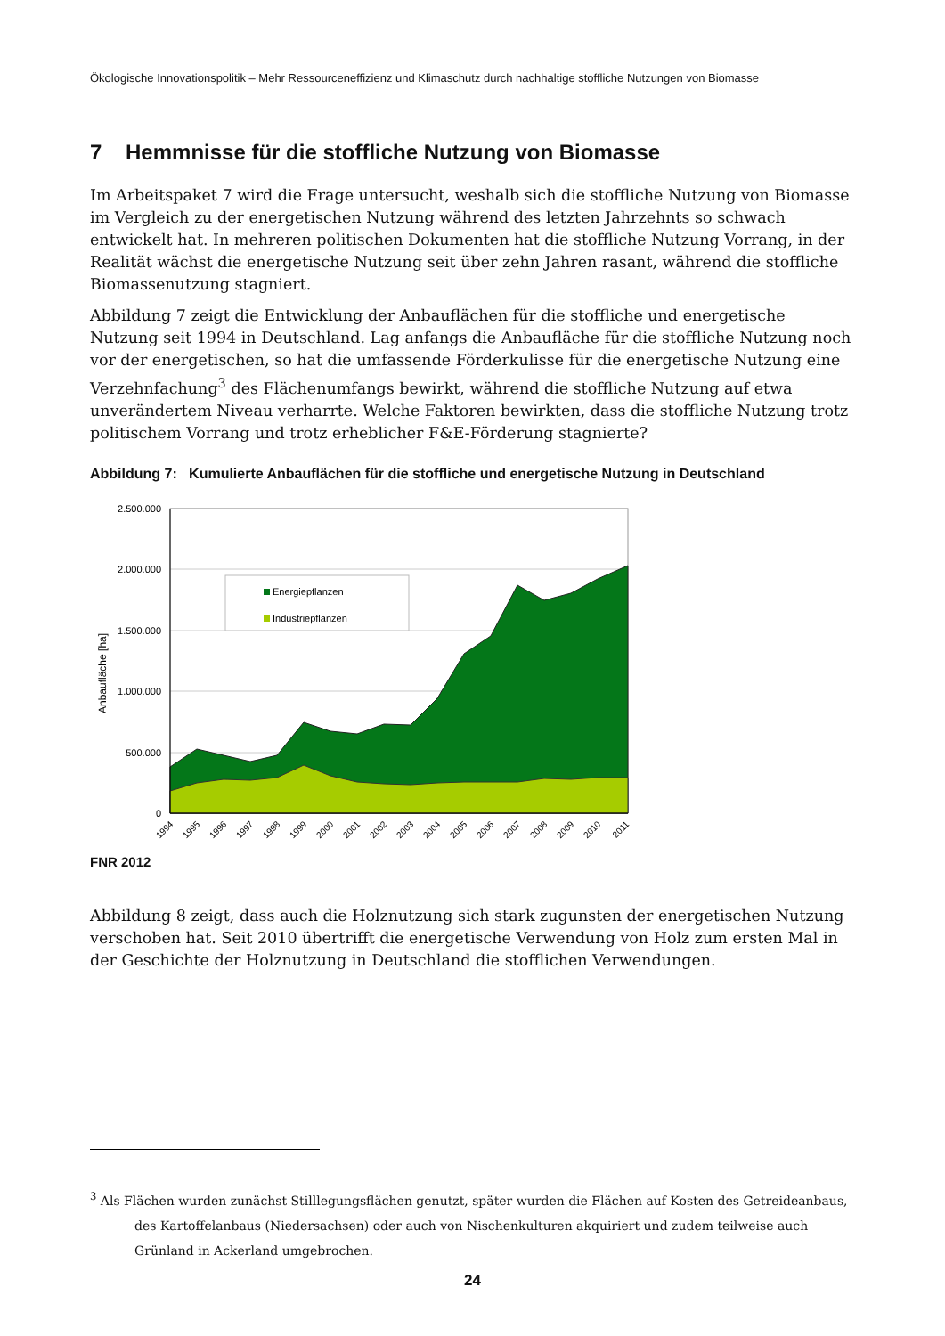Ökologische Innovationspolitik – Mehr Ressourceneffizienz und Klimaschutz durch nachhaltige stoffliche Nutzungen von Biomasse
7 Hemmnisse für die stoffliche Nutzung von Biomasse
Im Arbeitspaket 7 wird die Frage untersucht, weshalb sich die stoffliche Nutzung von Biomasse im Vergleich zu der energetischen Nutzung während des letzten Jahrzehnts so schwach entwickelt hat. In mehreren politischen Dokumenten hat die stoffliche Nutzung Vorrang, in der Realität wächst die energetische Nutzung seit über zehn Jahren rasant, während die stoffliche Biomassenutzung stagniert.
Abbildung 7 zeigt die Entwicklung der Anbauflächen für die stoffliche und energetische Nutzung seit 1994 in Deutschland. Lag anfangs die Anbaufläche für die stoffliche Nutzung noch vor der energetischen, so hat die umfassende Förderkulisse für die energetische Nutzung eine Verzehnfachung<sup>3</sup> des Flächenumfangs bewirkt, während die stoffliche Nutzung auf etwa unverändertem Niveau verharrte. Welche Faktoren bewirkten, dass die stoffliche Nutzung trotz politischem Vorrang und trotz erheblicher F&E-Förderung stagnierte?
Abbildung 7: Kumulierte Anbauflächen für die stoffliche und energetische Nutzung in Deutschland
2.500.000
2.000.000
1.500.000
1.000.000
500.000
0
Anbaufläche [ha]
Energiepflanzen
Industriepflanzen
1994
1995
1996
1997
1998
1999
2000
2001
2002
2003
2004
2005
2006
2007
2008
2009
2010
2011
FNR 2012
Abbildung 8 zeigt, dass auch die Holznutzung sich stark zugunsten der energetischen Nutzung verschoben hat. Seit 2010 übertrifft die energetische Verwendung von Holz zum ersten Mal in der Geschichte der Holznutzung in Deutschland die stofflichen Verwendungen.
<sup>3</sup> Als Flächen wurden zunächst Stilllegungsflächen genutzt, später wurden die Flächen auf Kosten des Getreideanbaus, des Kartoffelanbaus (Niedersachsen) oder auch von Nischenkulturen akquiriert und zudem teilweise auch Grünland in Ackerland umgebrochen.
24